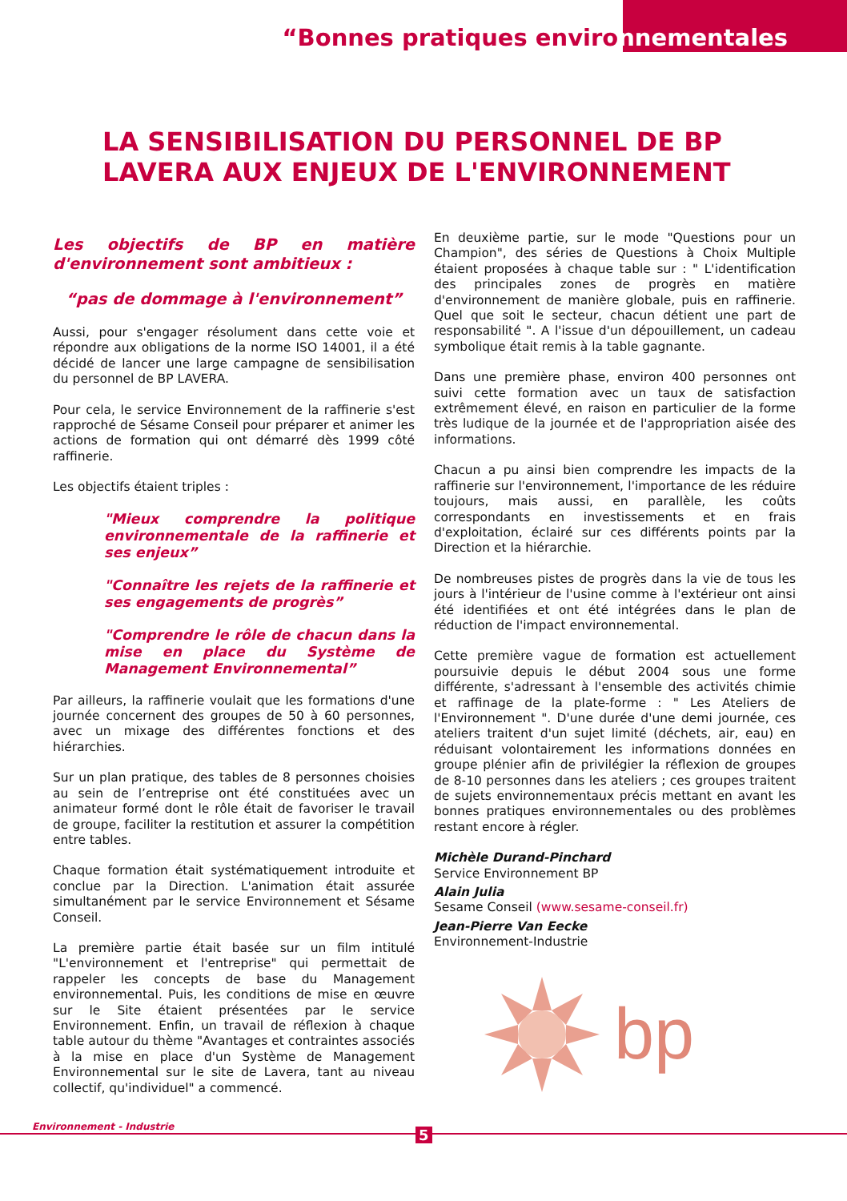“Bonnes pratiques environnementales
LA SENSIBILISATION DU PERSONNEL DE BP
LAVERA AUX ENJEUX DE L'ENVIRONNEMENT
Les objectifs de BP en matière d'environnement sont ambitieux :
“pas de dommage à l'environnement”
Aussi, pour s'engager résolument dans cette voie et répondre aux obligations de la norme ISO 14001, il a été décidé de lancer une large campagne de sensibilisation du personnel de BP LAVERA.
Pour cela, le service Environnement de la raffinerie s'est rapproché de Sésame Conseil pour préparer et animer les actions de formation qui ont démarré dès 1999 côté raffinerie.
Les objectifs étaient triples :
"Mieux comprendre la politique environnementale de la raffinerie et ses enjeux”
"Connaître les rejets de la raffinerie et ses engagements de progrès”
"Comprendre le rôle de chacun dans la mise en place du Système de Management Environnemental”
Par ailleurs, la raffinerie voulait que les formations d'une journée concernent des groupes de 50 à 60 personnes, avec un mixage des différentes fonctions et des hiérarchies.
Sur un plan pratique, des tables de 8 personnes choisies au sein de l’entreprise ont été constituées avec un animateur formé dont le rôle était de favoriser le travail de groupe, faciliter la restitution et assurer la compétition entre tables.
Chaque formation était systématiquement introduite et conclue par la Direction. L'animation était assurée simultanément par le service Environnement et Sésame Conseil.
La première partie était basée sur un film intitulé "L'environnement et l'entreprise" qui permettait de rappeler les concepts de base du Management environnemental. Puis, les conditions de mise en œuvre sur le Site étaient présentées par le service Environnement. Enfin, un travail de réflexion à chaque table autour du thème "Avantages et contraintes associés à la mise en place d'un Système de Management Environnemental sur le site de Lavera, tant au niveau collectif, qu'individuel" a commencé.
En deuxième partie, sur le mode "Questions pour un Champion", des séries de Questions à Choix Multiple étaient proposées à chaque table sur : " L'identification des principales zones de progrès en matière d'environnement de manière globale, puis en raffinerie. Quel que soit le secteur, chacun détient une part de responsabilité ". A l'issue d'un dépouillement, un cadeau symbolique était remis à la table gagnante.
Dans une première phase, environ 400 personnes ont suivi cette formation avec un taux de satisfaction extrêmement élevé, en raison en particulier de la forme très ludique de la journée et de l'appropriation aisée des informations.
Chacun a pu ainsi bien comprendre les impacts de la raffinerie sur l'environnement, l'importance de les réduire toujours, mais aussi, en parallèle, les coûts correspondants en investissements et en frais d'exploitation, éclairé sur ces différents points par la Direction et la hiérarchie.
De nombreuses pistes de progrès dans la vie de tous les jours à l'intérieur de l'usine comme à l'extérieur ont ainsi été identifiées et ont été intégrées dans le plan de réduction de l'impact environnemental.
Cette première vague de formation est actuellement poursuivie depuis le début 2004 sous une forme différente, s'adressant à l'ensemble des activités chimie et raffinage de la plate-forme : " Les Ateliers de l'Environnement ". D'une durée d'une demi journée, ces ateliers traitent d'un sujet limité (déchets, air, eau) en réduisant volontairement les informations données en groupe plénier afin de privilégier la réflexion de groupes de 8-10 personnes dans les ateliers ; ces groupes traitent de sujets environnementaux précis mettant en avant les bonnes pratiques environnementales ou des problèmes restant encore à régler.
Michèle Durand-Pinchard
Service Environnement BP
Alain Julia
Sesame Conseil (www.sesame-conseil.fr)
Jean-Pierre Van Eecke
Environnement-Industrie
bp
Environnement - Industrie 5